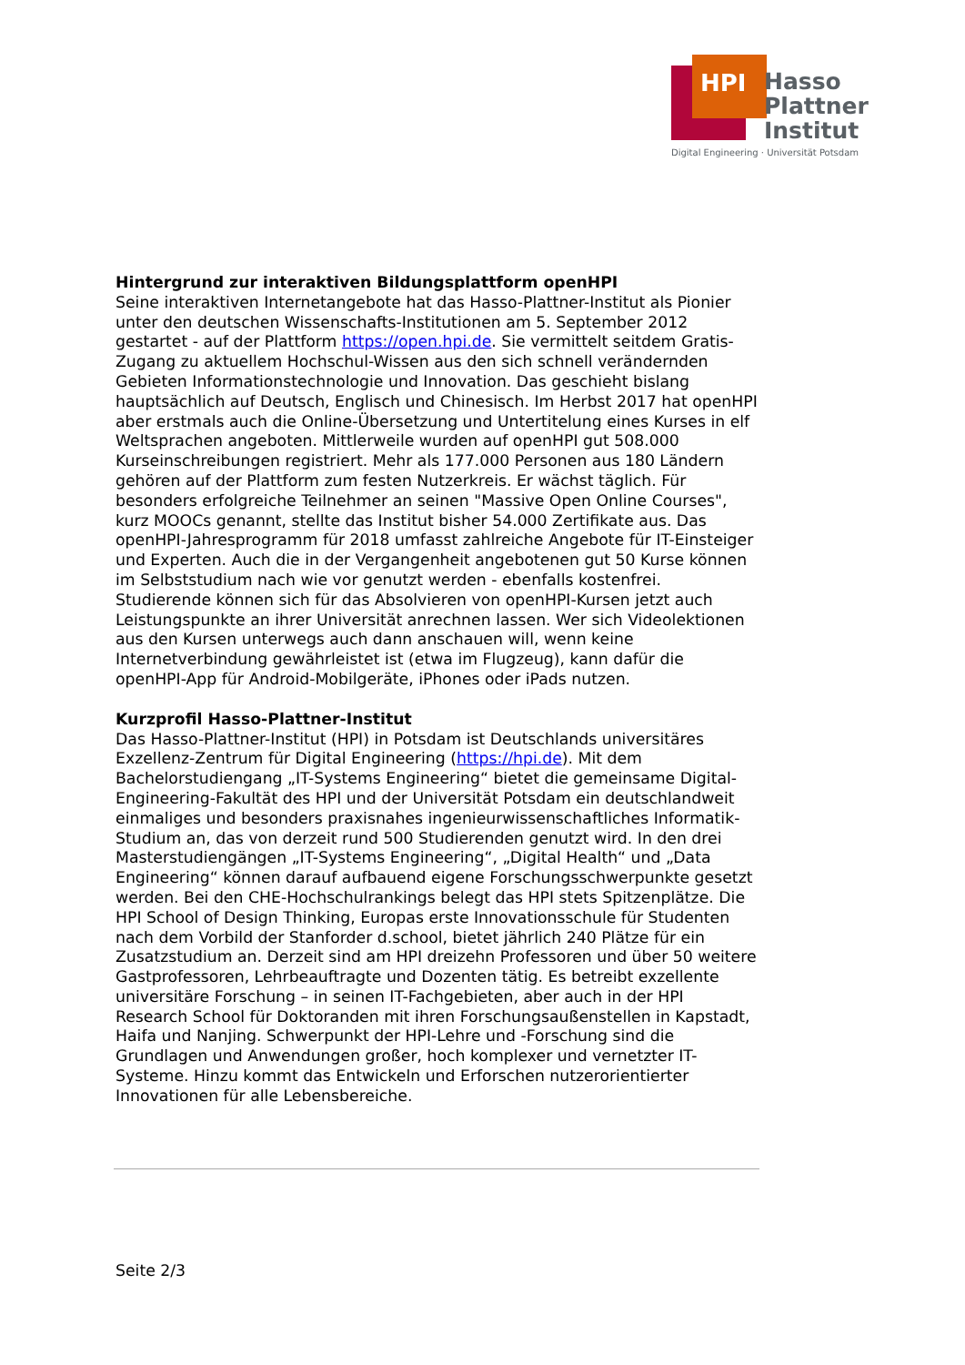HPI
Hasso
Plattner
Institut
Digital Engineering · Universität Potsdam
Hintergrund zur interaktiven Bildungsplattform openHPI
Seine interaktiven Internetangebote hat das Hasso-Plattner-Institut als Pionier unter den deutschen Wissenschafts-Institutionen am 5. September 2012 gestartet - auf der Plattform https://open.hpi.de. Sie vermittelt seitdem Gratis-Zugang zu aktuellem Hochschul-Wissen aus den sich schnell verändernden Gebieten Informationstechnologie und Innovation. Das geschieht bislang hauptsächlich auf Deutsch, Englisch und Chinesisch. Im Herbst 2017 hat openHPI aber erstmals auch die Online-Übersetzung und Untertitelung eines Kurses in elf Weltsprachen angeboten. Mittlerweile wurden auf openHPI gut 508.000 Kurseinschreibungen registriert. Mehr als 177.000 Personen aus 180 Ländern gehören auf der Plattform zum festen Nutzerkreis. Er wächst täglich. Für besonders erfolgreiche Teilnehmer an seinen "Massive Open Online Courses", kurz MOOCs genannt, stellte das Institut bisher 54.000 Zertifikate aus. Das openHPI-Jahresprogramm für 2018 umfasst zahlreiche Angebote für IT-Einsteiger und Experten. Auch die in der Vergangenheit angebotenen gut 50 Kurse können im Selbststudium nach wie vor genutzt werden - ebenfalls kostenfrei. Studierende können sich für das Absolvieren von openHPI-Kursen jetzt auch Leistungspunkte an ihrer Universität anrechnen lassen. Wer sich Videolektionen aus den Kursen unterwegs auch dann anschauen will, wenn keine Internetverbindung gewährleistet ist (etwa im Flugzeug), kann dafür die openHPI-App für Android-Mobilgeräte, iPhones oder iPads nutzen.
Kurzprofil Hasso-Plattner-Institut
Das Hasso-Plattner-Institut (HPI) in Potsdam ist Deutschlands universitäres Exzellenz-Zentrum für Digital Engineering (https://hpi.de). Mit dem Bachelorstudiengang „IT-Systems Engineering“ bietet die gemeinsame Digital-Engineering-Fakultät des HPI und der Universität Potsdam ein deutschlandweit einmaliges und besonders praxisnahes ingenieurwissenschaftliches Informatik-Studium an, das von derzeit rund 500 Studierenden genutzt wird. In den drei Masterstudiengängen „IT-Systems Engineering“, „Digital Health“ und „Data Engineering“ können darauf aufbauend eigene Forschungsschwerpunkte gesetzt werden. Bei den CHE-Hochschulrankings belegt das HPI stets Spitzenplätze. Die HPI School of Design Thinking, Europas erste Innovationsschule für Studenten nach dem Vorbild der Stanforder d.school, bietet jährlich 240 Plätze für ein Zusatzstudium an. Derzeit sind am HPI dreizehn Professoren und über 50 weitere Gastprofessoren, Lehrbeauftragte und Dozenten tätig. Es betreibt exzellente universitäre Forschung – in seinen IT-Fachgebieten, aber auch in der HPI Research School für Doktoranden mit ihren Forschungsaußenstellen in Kapstadt, Haifa und Nanjing. Schwerpunkt der HPI-Lehre und -Forschung sind die Grundlagen und Anwendungen großer, hoch komplexer und vernetzter IT-Systeme. Hinzu kommt das Entwickeln und Erforschen nutzerorientierter Innovationen für alle Lebensbereiche.
Seite 2/3